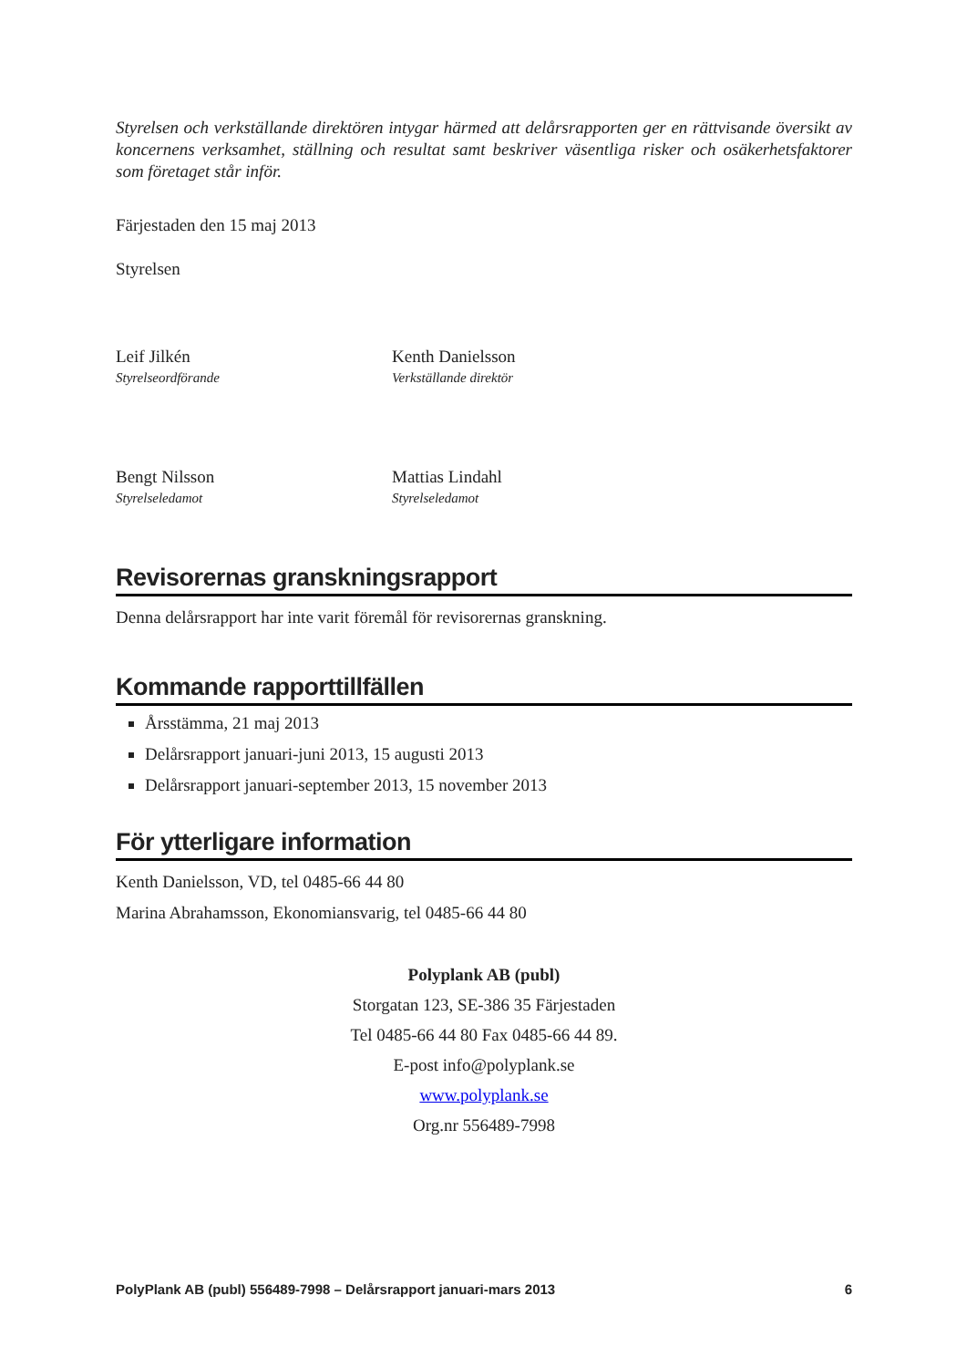Styrelsen och verkställande direktören intygar härmed att delårsrapporten ger en rättvisande översikt av koncernens verksamhet, ställning och resultat samt beskriver väsentliga risker och osäkerhetsfaktorer som företaget står inför.
Färjestaden den 15 maj 2013
Styrelsen
Leif Jilkén
Styrelseordförande
Kenth Danielsson
Verkställande direktör
Bengt Nilsson
Styrelseledamot
Mattias Lindahl
Styrelseledamot
Revisorernas granskningsrapport
Denna delårsrapport har inte varit föremål för revisorernas granskning.
Kommande rapporttillfällen
Årsstämma, 21 maj 2013
Delårsrapport januari-juni 2013, 15 augusti 2013
Delårsrapport januari-september 2013, 15 november 2013
För ytterligare information
Kenth Danielsson, VD, tel 0485-66 44 80
Marina Abrahamsson, Ekonomiansvarig, tel 0485-66 44 80
Polyplank AB (publ)
Storgatan 123, SE-386 35 Färjestaden
Tel 0485-66 44 80 Fax 0485-66 44 89.
E-post info@polyplank.se
www.polyplank.se
Org.nr 556489-7998
PolyPlank AB (publ) 556489-7998 – Delårsrapport januari-mars 2013 6